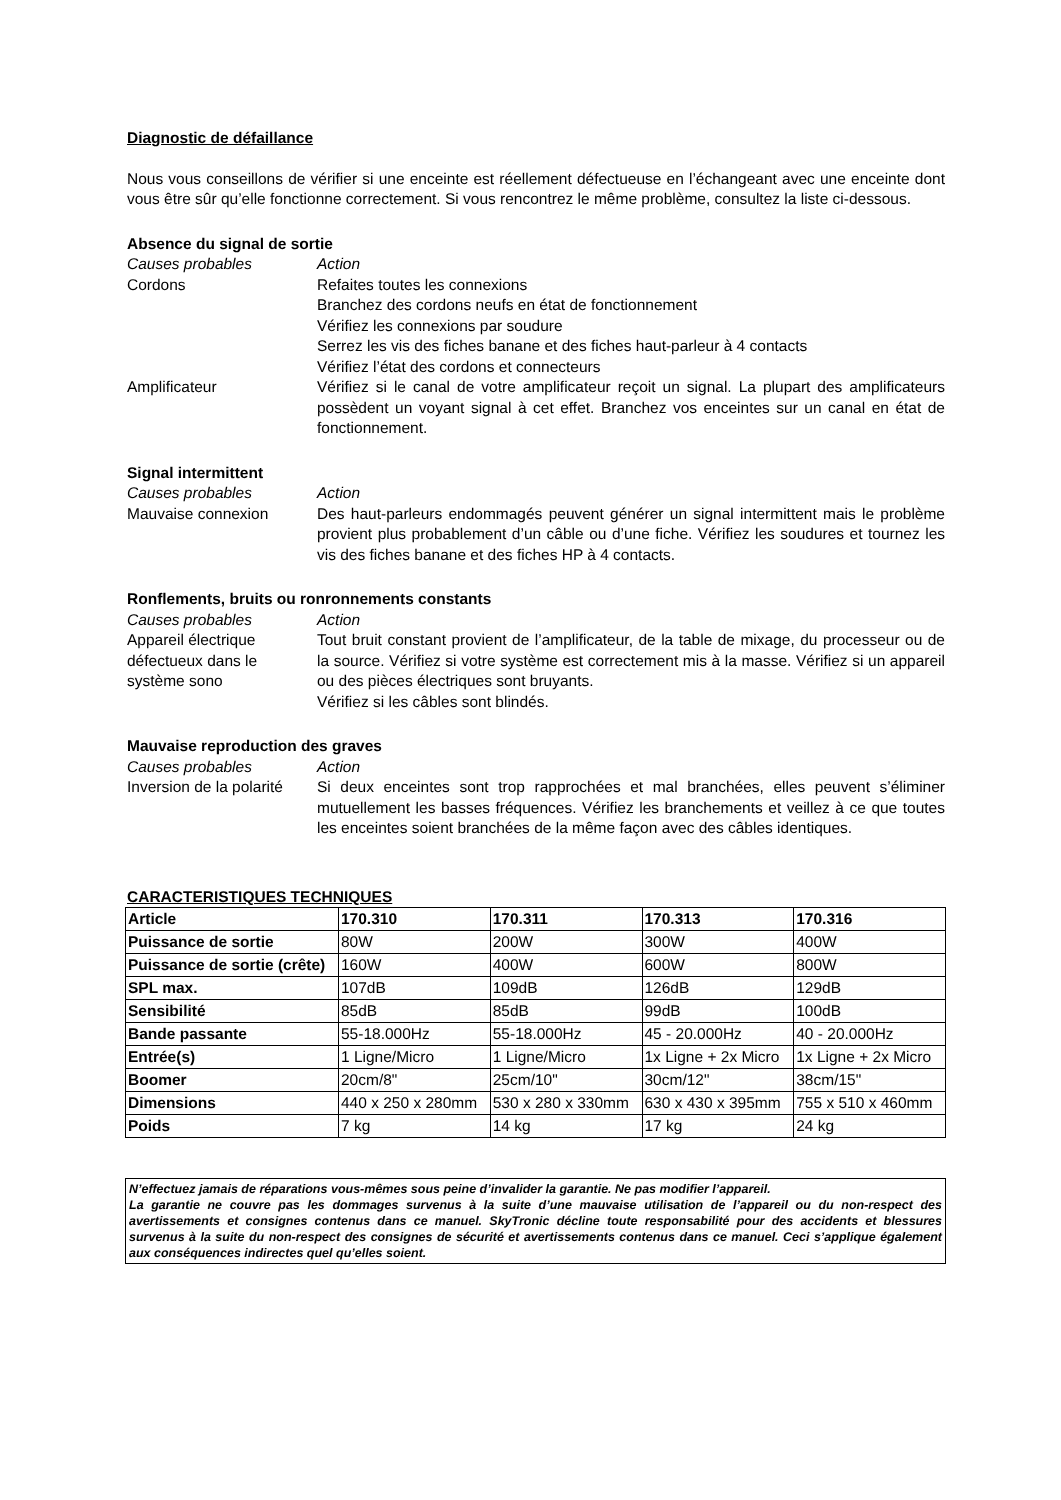Diagnostic de défaillance
Nous vous conseillons de vérifier si une enceinte est réellement défectueuse en l’échangeant avec une enceinte dont vous être sûr qu’elle fonctionne correctement. Si vous rencontrez le même problème, consultez la liste ci-dessous.
Absence du signal de sortie
Causes probables Action
Cordons Refaites toutes les connexions
Branchez des cordons neufs en état de fonctionnement
Vérifiez les connexions par soudure
Serrez les vis des fiches banane et des fiches haut-parleur à 4 contacts
Vérifiez l’état des cordons et connecteurs
Amplificateur Vérifiez si le canal de votre amplificateur reçoit un signal. La plupart des amplificateurs possèdent un voyant signal à cet effet. Branchez vos enceintes sur un canal en état de fonctionnement.
Signal intermittent
Causes probables Action
Mauvaise connexion Des haut-parleurs endommagés peuvent générer un signal intermittent mais le problème provient plus probablement d’un câble ou d’une fiche. Vérifiez les soudures et tournez les vis des fiches banane et des fiches HP à 4 contacts.
Ronflements, bruits ou ronronnements constants
Causes probables Action
Appareil électrique défectueux dans le système sono
Tout bruit constant provient de l’amplificateur, de la table de mixage, du processeur ou de la source. Vérifiez si votre système est correctement mis à la masse. Vérifiez si un appareil ou des pièces électriques sont bruyants.
Vérifiez si les câbles sont blindés.
Mauvaise reproduction des graves
Causes probables Action
Inversion de la polarité
Si deux enceintes sont trop rapprochées et mal branchées, elles peuvent s’éliminer mutuellement les basses fréquences. Vérifiez les branchements et veillez à ce que toutes les enceintes soient branchées de la même façon avec des câbles identiques.
CARACTERISTIQUES TECHNIQUES
| Article | 170.310 | 170.311 | 170.313 | 170.316 |
| Puissance de sortie | 80W | 200W | 300W | 400W |
| Puissance de sortie (crête) | 160W | 400W | 600W | 800W |
| SPL max. | 107dB | 109dB | 126dB | 129dB |
| Sensibilité | 85dB | 85dB | 99dB | 100dB |
| Bande passante | 55-18.000Hz | 55-18.000Hz | 45 - 20.000Hz | 40 - 20.000Hz |
| Entrée(s) | 1 Ligne/Micro | 1 Ligne/Micro | 1x Ligne + 2x Micro | 1x Ligne + 2x Micro |
| Boomer | 20cm/8" | 25cm/10" | 30cm/12" | 38cm/15" |
| Dimensions | 440 x 250 x 280mm | 530 x 280 x 330mm | 630 x 430 x 395mm | 755 x 510 x 460mm |
| Poids | 7 kg | 14 kg | 17 kg | 24 kg |
N’effectuez jamais de réparations vous-mêmes sous peine d’invalider la garantie. Ne pas modifier l’appareil.
La garantie ne couvre pas les dommages survenus à la suite d’une mauvaise utilisation de l’appareil ou du non-respect des avertissements et consignes contenus dans ce manuel. SkyTronic décline toute responsabilité pour des accidents et blessures survenus à la suite du non-respect des consignes de sécurité et avertissements contenus dans ce manuel. Ceci s’applique également aux conséquences indirectes quel qu’elles soient.